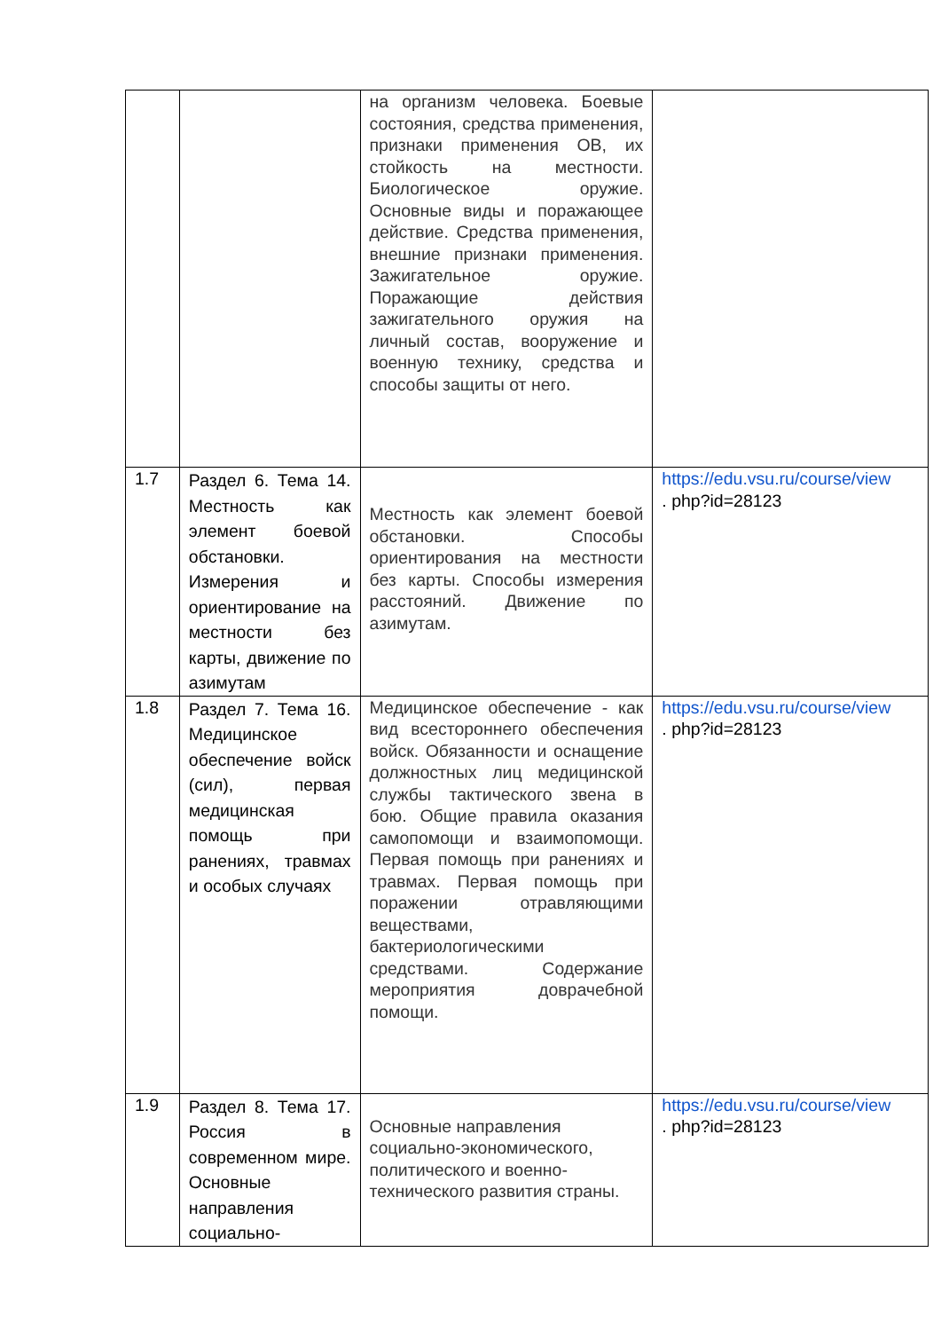| | | на организм человека. Боевые состояния, средства применения, признаки применения ОВ, их стойкость на местности. Биологическое оружие. Основные виды и поражающее действие. Средства применения, внешние признаки применения. Зажигательное оружие. Поражающие действия зажигательного оружия на личный состав, вооружение и военную технику, средства и способы защиты от него. | |
| 1.7 | Раздел 6. Тема 14. Местность как элемент боевой обстановки. Измерения и ориентирование на местности без карты, движение по азимутам | Местность как элемент боевой обстановки. Способы ориентирования на местности без карты. Способы измерения расстояний. Движение по азимутам. | https://edu.vsu.ru/course/view . php?id=28123 |
| 1.8 | Раздел 7. Тема 16. Медицинское обеспечение войск (сил), первая медицинская помощь при ранениях, травмах и особых случаях | Медицинское обеспечение - как вид всестороннего обеспечения войск. Обязанности и оснащение должностных лиц медицинской службы тактического звена в бою. Общие правила оказания самопомощи и взаимопомощи. Первая помощь при ранениях и травмах. Первая помощь при поражении отравляющими веществами, бактериологическими средствами. Содержание мероприятия доврачебной помощи. | https://edu.vsu.ru/course/view . php?id=28123 |
| 1.9 | Раздел 8. Тема 17. Россия в современном мире. Основные направления социально- | Основные направления социально-экономического, политического и военно-технического развития страны. | https://edu.vsu.ru/course/view . php?id=28123 |